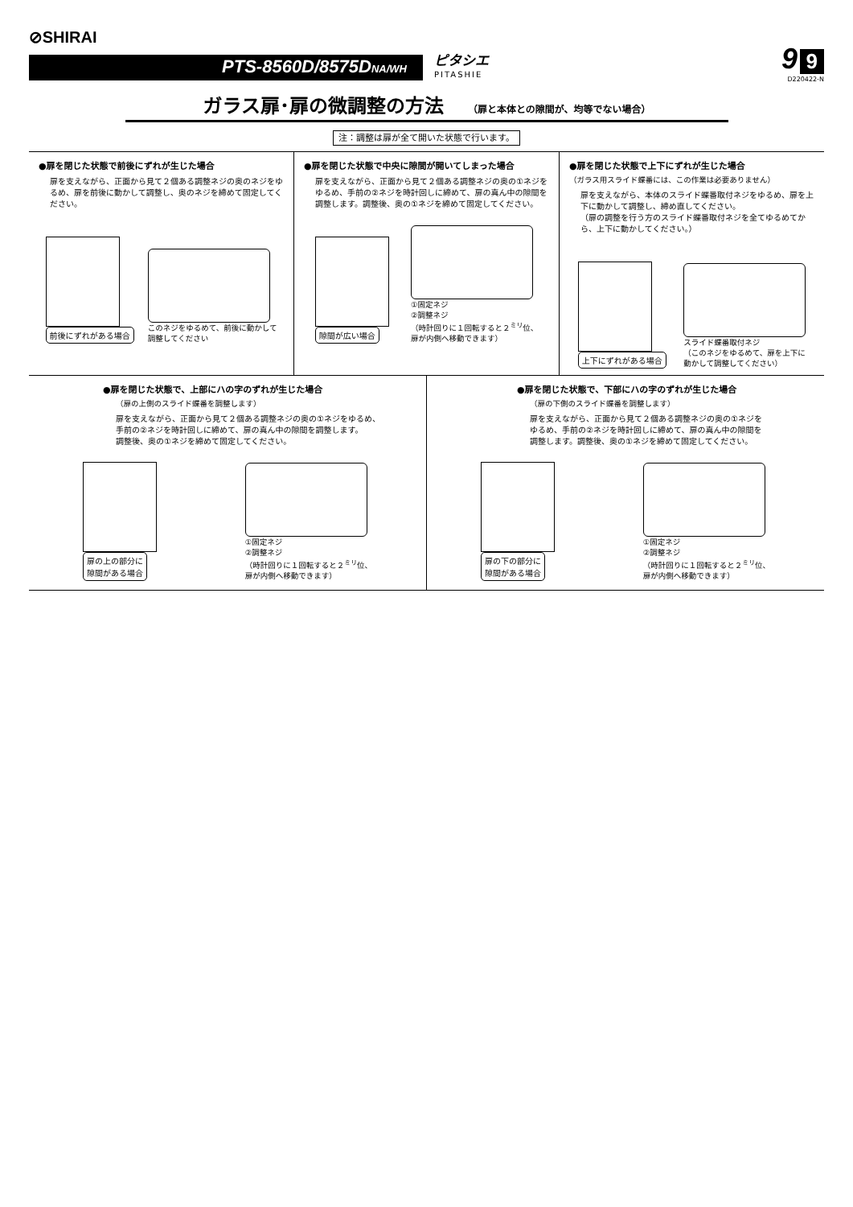⊘SHIRAI
9 9
D220422-N
PTS-8560D/8575DNA/WH
ピタシエ
PITASHIE
ガラス扉･扉の微調整の方法 （扉と本体との隙間が、均等でない場合）
注：調整は扉が全て開いた状態で行います。
●扉を閉じた状態で前後にずれが生じた場合
扉を支えながら、正面から見て２個ある調整ネジの奥のネジをゆるめ、扉を前後に動かして調整し、奥のネジを締めて固定してください。
前後にずれがある場合
このネジをゆるめて、前後に動かして
調整してください
●扉を閉じた状態で中央に隙間が開いてしまった場合
扉を支えながら、正面から見て２個ある調整ネジの奥の①ネジをゆるめ、手前の②ネジを時計回しに締めて、扉の真ん中の隙間を調整します。調整後、奥の①ネジを締めて固定してください。
隙間が広い場合
①固定ネジ
②調整ネジ
（時計回りに１回転すると２<sup>ミリ</sup>位、
扉が内側へ移動できます）
●扉を閉じた状態で上下にずれが生じた場合
（ガラス用スライド蝶番には、この作業は必要ありません）
扉を支えながら、本体のスライド蝶番取付ネジをゆるめ、扉を上下に動かして調整し、締め直してください。
（扉の調整を行う方のスライド蝶番取付ネジを全てゆるめてから、上下に動かしてください。）
上下にずれがある場合
スライド蝶番取付ネジ
（このネジをゆるめて、扉を上下に
動かして調整してください）
●扉を閉じた状態で、上部にハの字のずれが生じた場合
（扉の上側のスライド蝶番を調整します）
扉を支えながら、正面から見て２個ある調整ネジの奥の①ネジをゆるめ、
手前の②ネジを時計回しに締めて、扉の真ん中の隙間を調整します。
調整後、奥の①ネジを締めて固定してください。
扉の上の部分に
隙間がある場合
①固定ネジ
②調整ネジ
（時計回りに１回転すると２<sup>ミリ</sup>位、
扉が内側へ移動できます）
●扉を閉じた状態で、下部にハの字のずれが生じた場合
（扉の下側のスライド蝶番を調整します）
扉を支えながら、正面から見て２個ある調整ネジの奥の①ネジを
ゆるめ、手前の②ネジを時計回しに締めて、扉の真ん中の隙間を
調整します。調整後、奥の①ネジを締めて固定してください。
扉の下の部分に
隙間がある場合
①固定ネジ
②調整ネジ
（時計回りに１回転すると２<sup>ミリ</sup>位、
扉が内側へ移動できます）